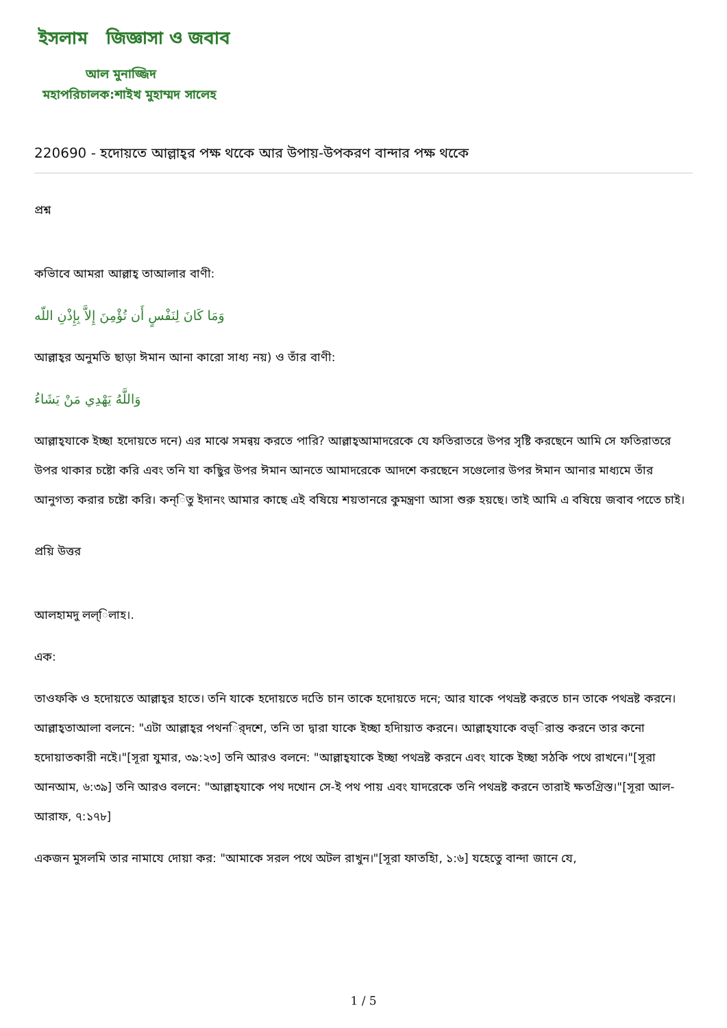ইসলাম জিজ্ঞাসা ও জবাব
আল মুনাজ্জিদ
মহাপরিচালক:শাইখ মুহাম্মদ সালেহ
220690 - হদোয়তে আল্লাহ্‌র পক্ষ থকেে আর উপায়-উপকরণ বান্দার পক্ষ থকেে
প্রশ্ন
কভিাবে আমরা আল্লাহ্‌ তাআলার বাণী:
وَمَا كَانَ لِنَفْسٍ أَن تُؤْمِنَ إِلاَّ بِإِذْنِ اللّه
আল্লাহ্‌র অনুমত‌ি ছাড়া ঈমান আনা কারো সাধ্য নয়) ও তাঁর বাণী:
وَاللَّهُ يَهْدِي مَنْ يَشَاءُ
আল্লাহ্‌যাকে ইচ্ছা হদোয়তে দনে) এর মাঝে সমন্বয় করতে পারি? আল্লাহ্‌আমাদরেকে যে ফতিরাতরে উপর সৃষ্ট‌ি করছেনে আম‌ি সে ফতিরাতরে উপর থাকার চষ্টো কর‌ি এবং তন‌ি যা কছিুর উপর ঈমান আনতে আমাদরেকে আদশে করছেনে সগেুলোর উপর ঈমান আনার মাধ্যমে তাঁর আনুগত্য করার চষ্টো কর‌ি। কন্িতু ইদানং আমার কাছে এই বষিয়ে শয়তানরে কুমন্ত্রণা আসা শুরু হয়ছে। তাই আম‌ি এ বষিয়ে জবাব পতেে চাই।
প্রয়ি উত্তর
আলহামদু লল্িলাহ।.
এক:
তাওফকি ও হদোয়তে আল্লাহ্‌র হাতে। তন‌ি যাকে হদোয়তে দতি‌ে চান তাকে হদোয়তে দনে; আর যাকে পথভ্রষ্ট করতে চান তাকে পথভ্রষ্ট করনে। আল্লাহ্‌তাআলা বলনে: "এটা আল্লাহ্‌র পথনর্িদশে, তন‌ি তা দ্বারা যাকে ইচ্ছা হদিায়াত করনে। আল্লাহ্‌যাকে বভ্িরান্ত করনে তার কনো হদোয়াতকারী নইে।"[সূরা যুমার, ৩৯:২৩] তন‌ি আরও বলনে: "আল্লাহ্‌যাকে ইচ্ছা পথভ্রষ্ট করনে এবং যাকে ইচ্ছা সঠকি পথে রাখনে।"[সূরা আনআম, ৬:৩৯] তন‌ি আরও বলনে: "আল্লাহ্‌যাকে পথ দখোন সে-ই পথ পায় এবং যাদরেকে তন‌ি পথভ্রষ্ট করনে তারাই ক্ষতগ্রিস্ত।"[সূরা আল-আরাফ, ৭:১৭৮]
একজন মুসলমি তার নামাযে দোয়া কর: "আমাকে সরল পথে অটল রাখুন।"[সূরা ফাতহিা, ১:৬] যহেতেু বান্দা জানে যে,
1 / 5